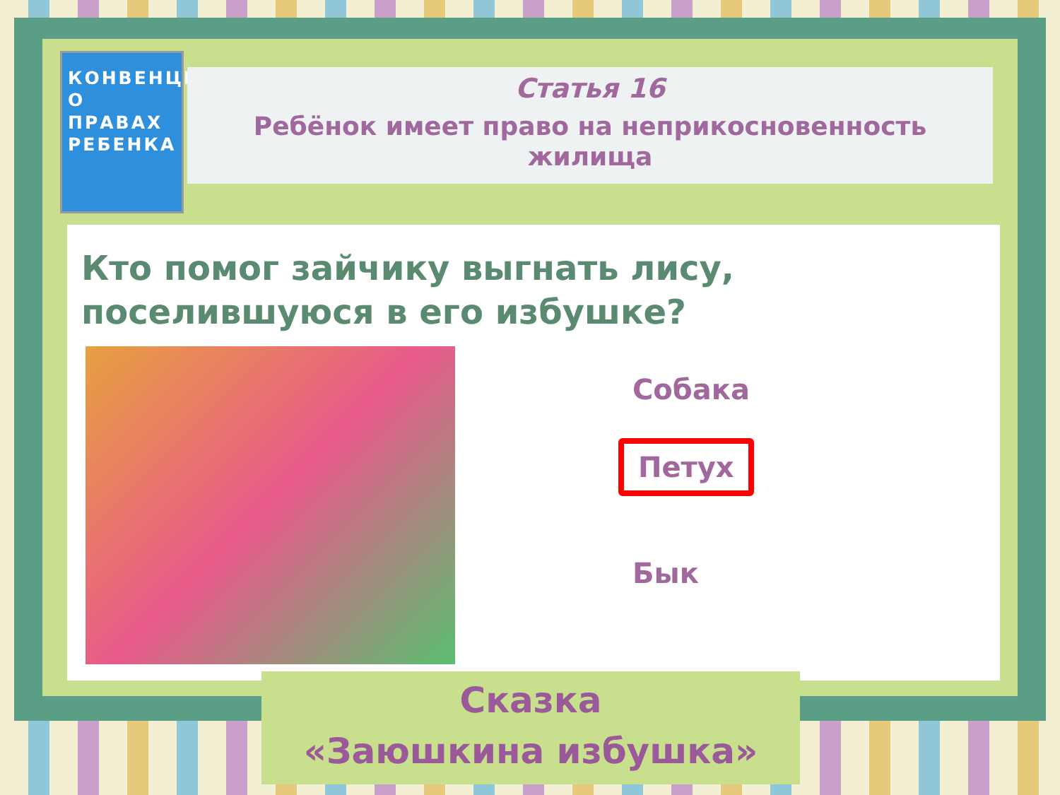КОНВЕНЦИЯ О ПРАВАХ РЕБЕНКА
Статья 16
Ребёнок имеет право на неприкосновенность
жилища
Кто помог зайчику выгнать лису, поселившуюся в его избушке?
Собака
Петух
Бык
Сказка
«Заюшкина избушка»